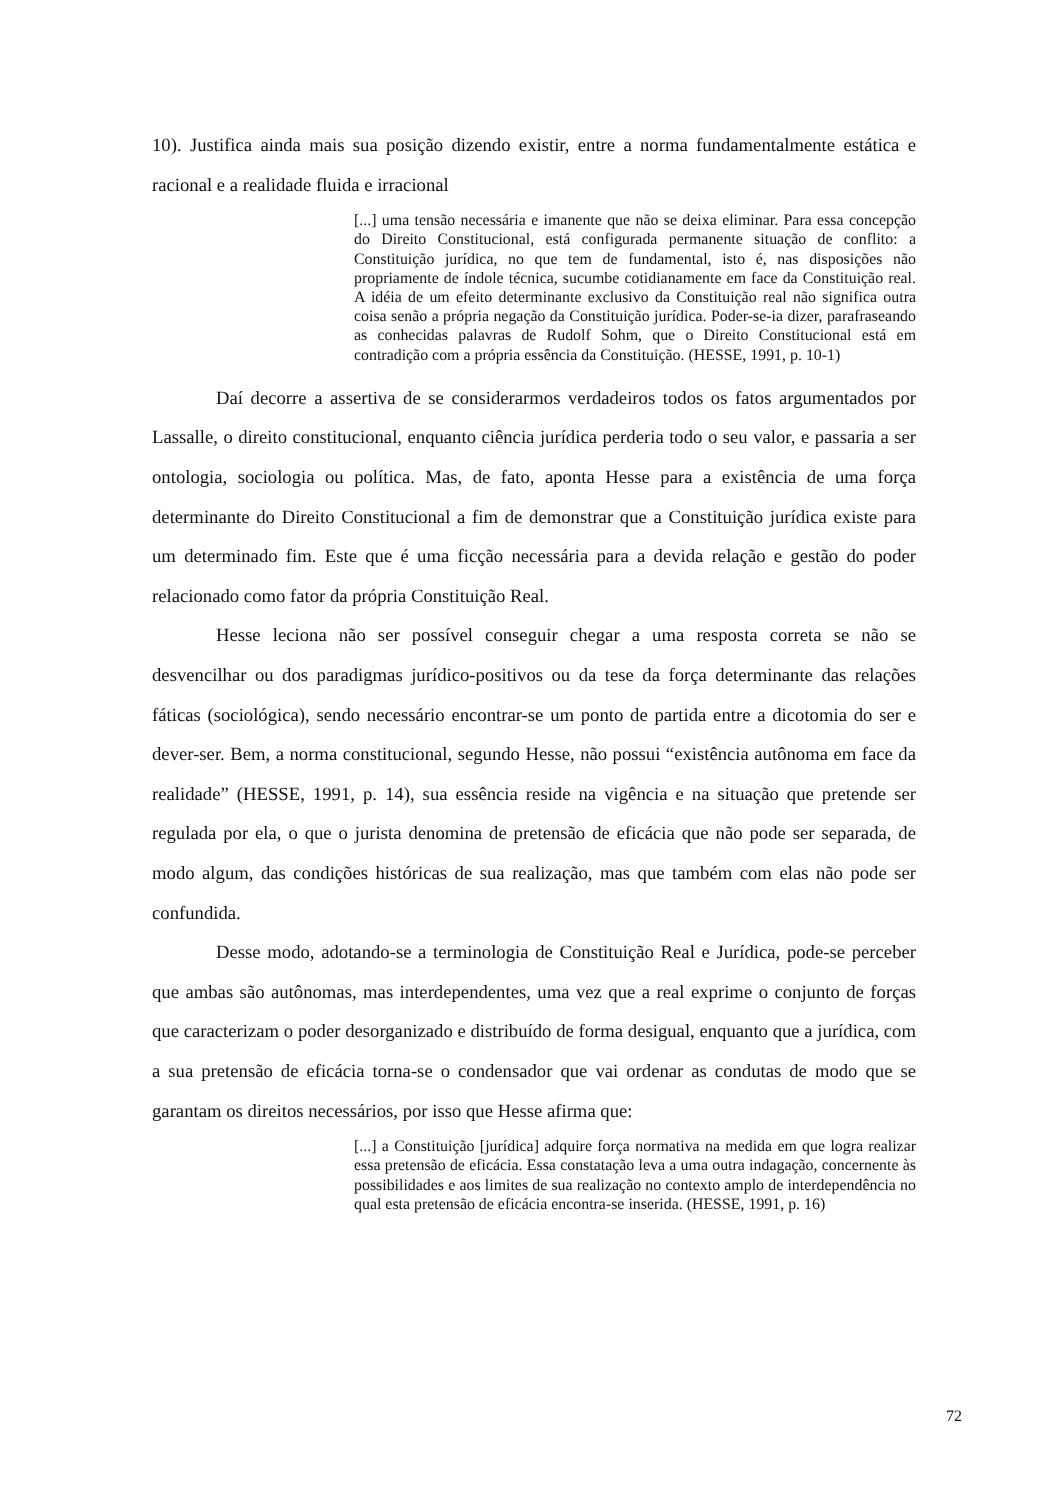10). Justifica ainda mais sua posição dizendo existir, entre a norma fundamentalmente estática e racional e a realidade fluida e irracional
[...] uma tensão necessária e imanente que não se deixa eliminar. Para essa concepção do Direito Constitucional, está configurada permanente situação de conflito: a Constituição jurídica, no que tem de fundamental, isto é, nas disposições não propriamente de índole técnica, sucumbe cotidianamente em face da Constituição real. A idéia de um efeito determinante exclusivo da Constituição real não significa outra coisa senão a própria negação da Constituição jurídica. Poder-se-ia dizer, parafraseando as conhecidas palavras de Rudolf Sohm, que o Direito Constitucional está em contradição com a própria essência da Constituição. (HESSE, 1991, p. 10-1)
Daí decorre a assertiva de se considerarmos verdadeiros todos os fatos argumentados por Lassalle, o direito constitucional, enquanto ciência jurídica perderia todo o seu valor, e passaria a ser ontologia, sociologia ou política. Mas, de fato, aponta Hesse para a existência de uma força determinante do Direito Constitucional a fim de demonstrar que a Constituição jurídica existe para um determinado fim. Este que é uma ficção necessária para a devida relação e gestão do poder relacionado como fator da própria Constituição Real.
Hesse leciona não ser possível conseguir chegar a uma resposta correta se não se desvencilhar ou dos paradigmas jurídico-positivos ou da tese da força determinante das relações fáticas (sociológica), sendo necessário encontrar-se um ponto de partida entre a dicotomia do ser e dever-ser. Bem, a norma constitucional, segundo Hesse, não possui “existência autônoma em face da realidade” (HESSE, 1991, p. 14), sua essência reside na vigência e na situação que pretende ser regulada por ela, o que o jurista denomina de pretensão de eficácia que não pode ser separada, de modo algum, das condições históricas de sua realização, mas que também com elas não pode ser confundida.
Desse modo, adotando-se a terminologia de Constituição Real e Jurídica, pode-se perceber que ambas são autônomas, mas interdependentes, uma vez que a real exprime o conjunto de forças que caracterizam o poder desorganizado e distribuído de forma desigual, enquanto que a jurídica, com a sua pretensão de eficácia torna-se o condensador que vai ordenar as condutas de modo que se garantam os direitos necessários, por isso que Hesse afirma que:
[...] a Constituição [jurídica] adquire força normativa na medida em que logra realizar essa pretensão de eficácia. Essa constatação leva a uma outra indagação, concernente às possibilidades e aos limites de sua realização no contexto amplo de interdependência no qual esta pretensão de eficácia encontra-se inserida. (HESSE, 1991, p. 16)
72